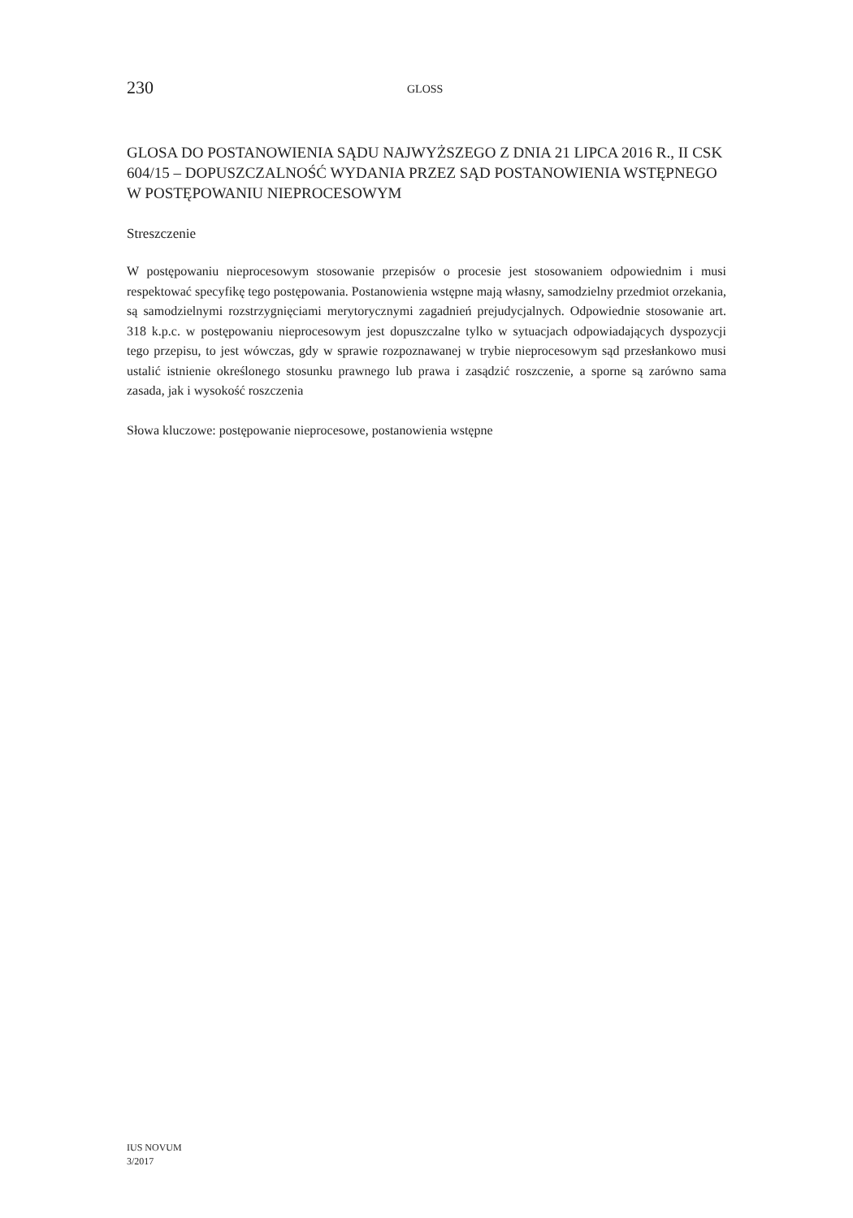230
GLOSS
GLOSA DO POSTANOWIENIA SĄDU NAJWYŻSZEGO Z DNIA 21 LIPCA 2016 R., II CSK 604/15 – DOPUSZCZALNOŚĆ WYDANIA PRZEZ SĄD POSTANOWIENIA WSTĘPNEGO W POSTĘPOWANIU NIEPROCESOWYM
Streszczenie
W postępowaniu nieprocesowym stosowanie przepisów o procesie jest stosowaniem odpowiednim i musi respektować specyfikę tego postępowania. Postanowienia wstępne mają własny, samodzielny przedmiot orzekania, są samodzielnymi rozstrzygnięciami merytorycznymi zagadnień prejudycjalnych. Odpowiednie stosowanie art. 318 k.p.c. w postępowaniu nieprocesowym jest dopuszczalne tylko w sytuacjach odpowiadających dyspozycji tego przepisu, to jest wówczas, gdy w sprawie rozpoznawanej w trybie nieprocesowym sąd przesłankowo musi ustalić istnienie określonego stosunku prawnego lub prawa i zasądzić roszczenie, a sporne są zarówno sama zasada, jak i wysokość roszczenia
Słowa kluczowe: postępowanie nieprocesowe, postanowienia wstępne
IUS NOVUM
3/2017